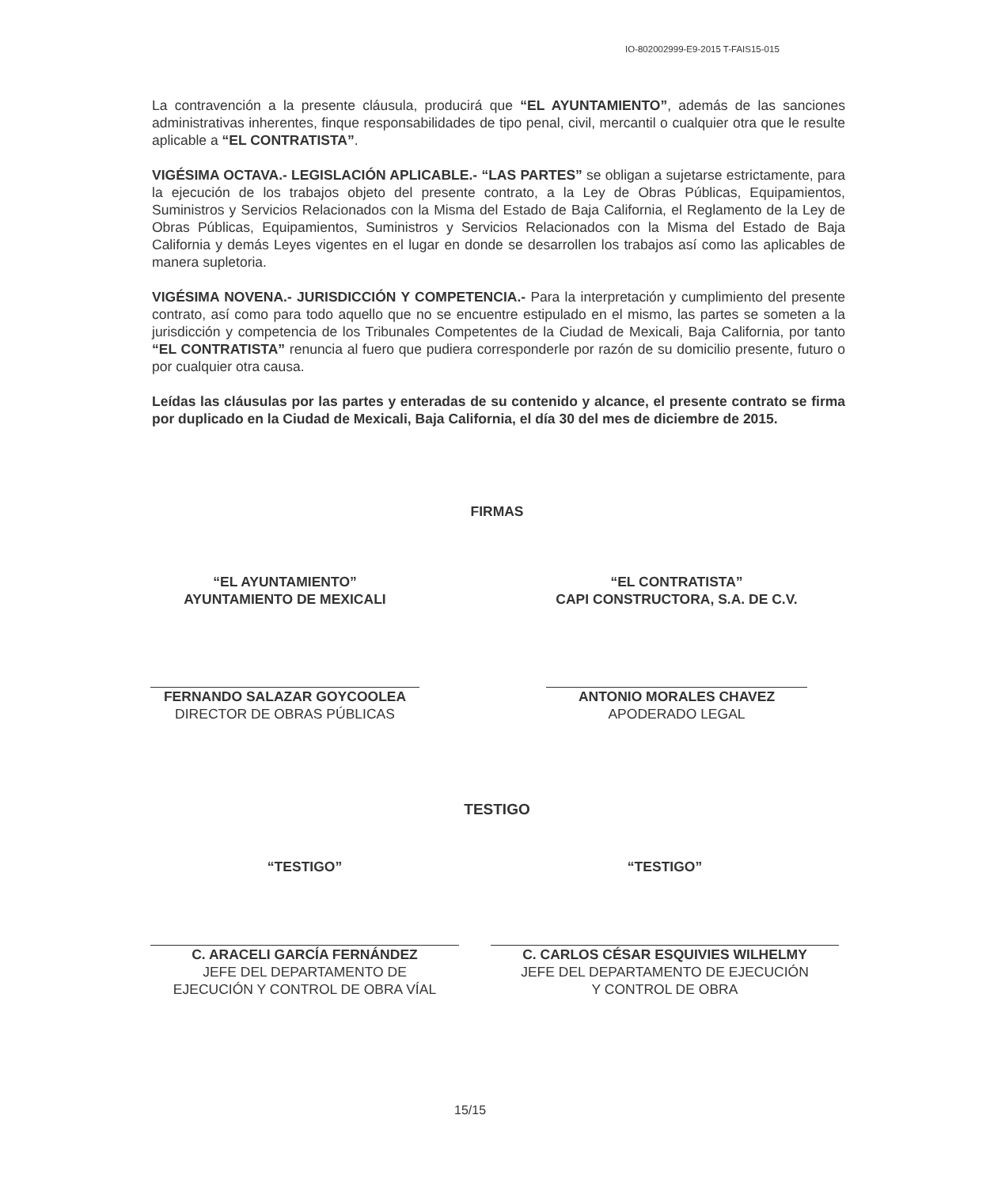IO-802002999-E9-2015 T-FAIS15-015
La contravención a la presente cláusula, producirá que “EL AYUNTAMIENTO”, además de las sanciones administrativas inherentes, finque responsabilidades de tipo penal, civil, mercantil o cualquier otra que le resulte aplicable a “EL CONTRATISTA”.
VIGÉSIMA OCTAVA.- LEGISLACIÓN APLICABLE.- “LAS PARTES” se obligan a sujetarse estrictamente, para la ejecución de los trabajos objeto del presente contrato, a la Ley de Obras Públicas, Equipamientos, Suministros y Servicios Relacionados con la Misma del Estado de Baja California, el Reglamento de la Ley de Obras Públicas, Equipamientos, Suministros y Servicios Relacionados con la Misma del Estado de Baja California y demás Leyes vigentes en el lugar en donde se desarrollen los trabajos así como las aplicables de manera supletoria.
VIGÉSIMA NOVENA.- JURISDICCIÓN Y COMPETENCIA.- Para la interpretación y cumplimiento del presente contrato, así como para todo aquello que no se encuentre estipulado en el mismo, las partes se someten a la jurisdicción y competencia de los Tribunales Competentes de la Ciudad de Mexicali, Baja California, por tanto “EL CONTRATISTA” renuncia al fuero que pudiera corresponderle por razón de su domicilio presente, futuro o por cualquier otra causa.
Leídas las cláusulas por las partes y enteradas de su contenido y alcance, el presente contrato se firma por duplicado en la Ciudad de Mexicali, Baja California, el día 30 del mes de diciembre de 2015.
FIRMAS
“EL AYUNTAMIENTO”
AYUNTAMIENTO DE MEXICALI
FERNANDO SALAZAR GOYCOOLEA
DIRECTOR DE OBRAS PÚBLICAS
“EL CONTRATISTA”
CAPI CONSTRUCTORA, S.A. DE C.V.
ANTONIO MORALES CHAVEZ
APODERADO LEGAL
TESTIGO
“TESTIGO”
C. ARACELI GARCÍA FERNÁNDEZ
JEFE DEL DEPARTAMENTO DE
EJECUCIÓN Y CONTROL DE OBRA VÍAL
“TESTIGO”
C. CARLOS CÉSAR ESQUIVIES WILHELMY
JEFE DEL DEPARTAMENTO DE EJECUCIÓN
Y CONTROL DE OBRA
15/15